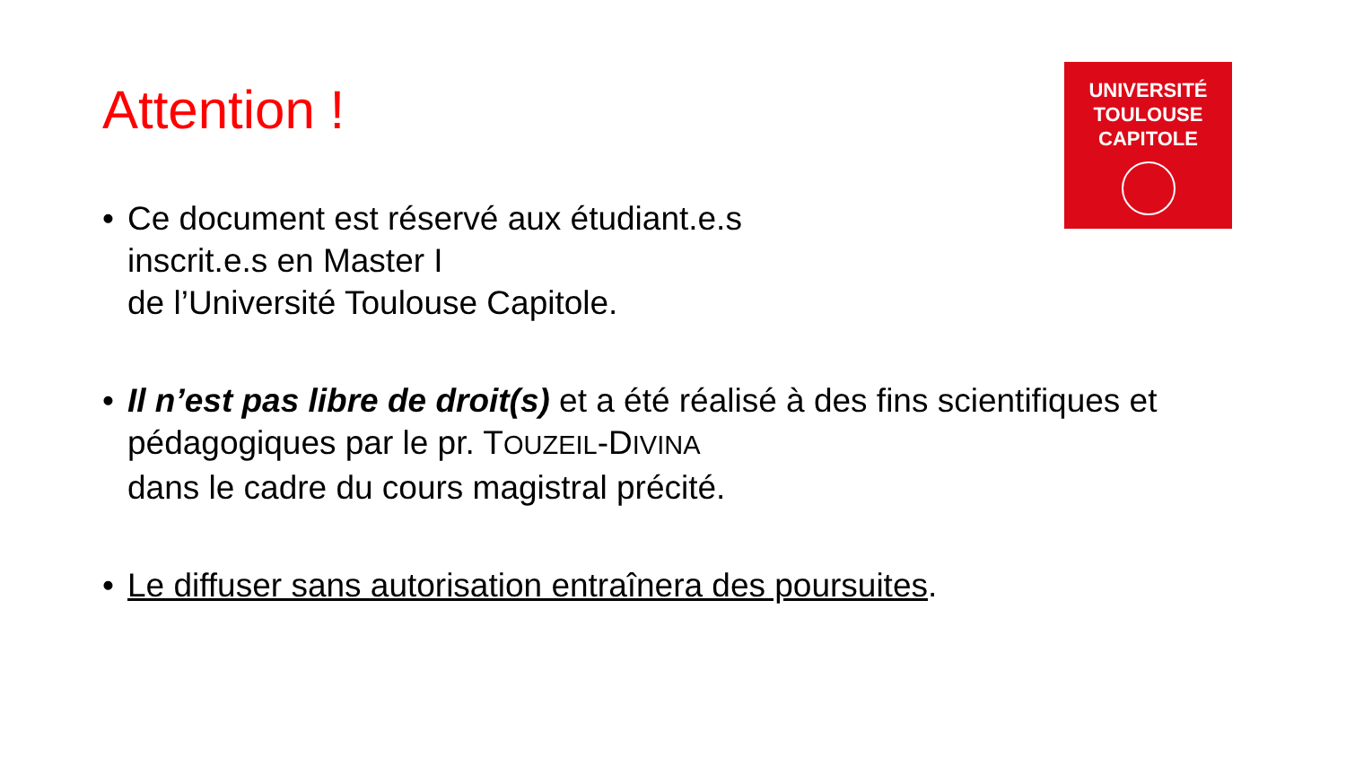Attention !
UNIVERSITÉ
TOULOUSE
CAPITOLE
• Ce document est réservé aux étudiant.e.s
inscrit.e.s en Master I
de l’Université Toulouse Capitole.
• Il n’est pas libre de droit(s) et a été réalisé à des fins scientifiques et pédagogiques par le pr. TOUZEIL-DIVINA
dans le cadre du cours magistral précité.
• Le diffuser sans autorisation entraînera des poursuites.